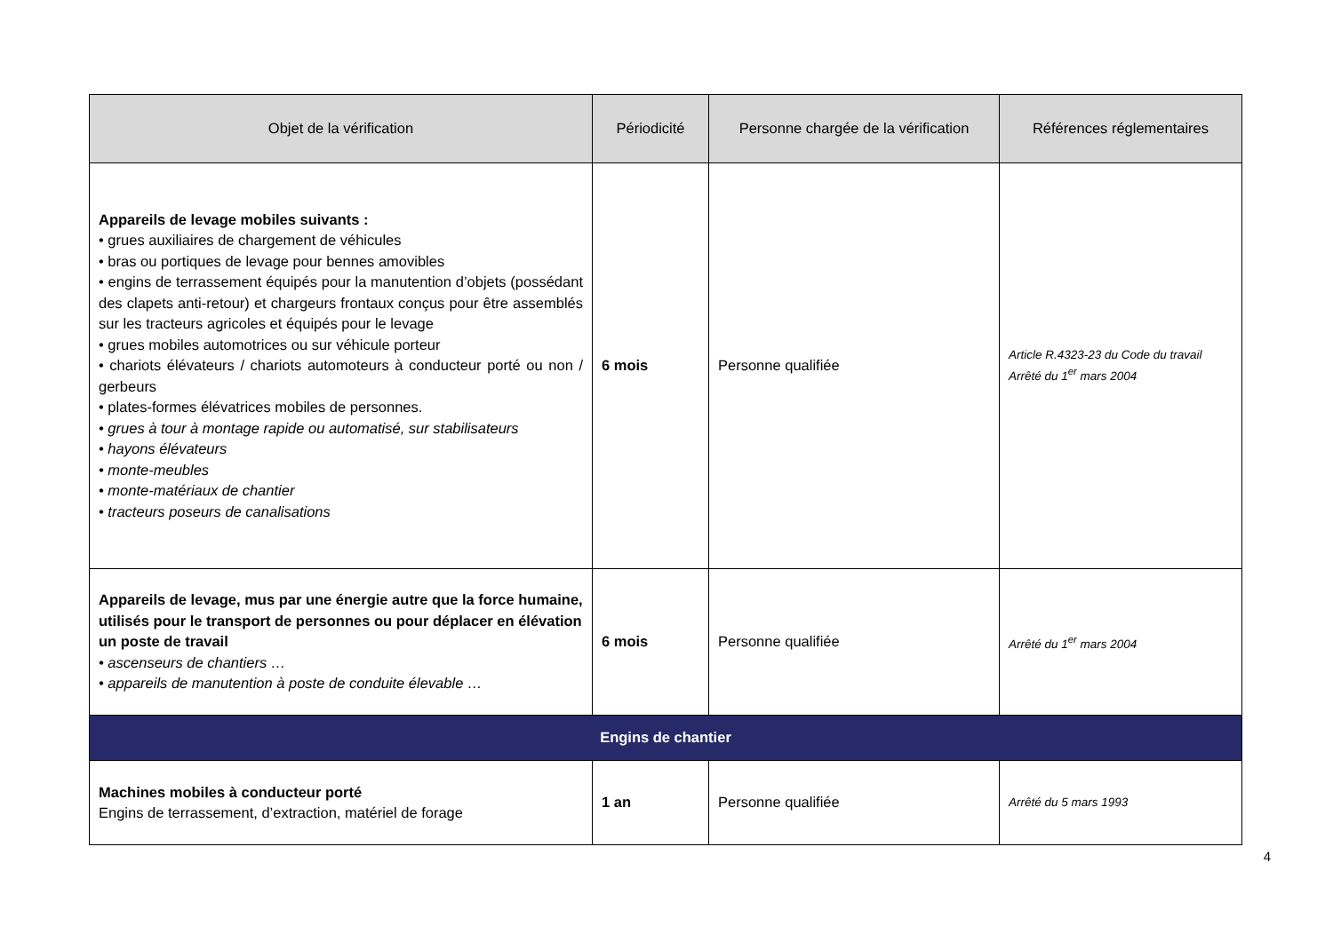| Objet de la vérification | Périodicité | Personne chargée de la vérification | Références réglementaires |
| --- | --- | --- | --- |
| Appareils de levage mobiles suivants : • grues auxiliaires de chargement de véhicules • bras ou portiques de levage pour bennes amovibles • engins de terrassement équipés pour la manutention d’objets (possédant des clapets anti-retour) et chargeurs frontaux conçus pour être assemblés sur les tracteurs agricoles et équipés pour le levage • grues mobiles automotrices ou sur véhicule porteur • chariots élévateurs / chariots automoteurs à conducteur porté ou non / gerbeurs • plates-formes élévatrices mobiles de personnes. • grues à tour à montage rapide ou automatisé, sur stabilisateurs • hayons élévateurs • monte-meubles • monte-matériaux de chantier • tracteurs poseurs de canalisations | 6 mois | Personne qualifiée | Article R.4323-23 du Code du travail Arrêté du 1<sup>er</sup> mars 2004 |
| Appareils de levage, mus par une énergie autre que la force humaine, utilisés pour le transport de personnes ou pour déplacer en élévation un poste de travail • ascenseurs de chantiers … • appareils de manutention à poste de conduite élevable … | 6 mois | Personne qualifiée | Arrêté du 1<sup>er</sup> mars 2004 |
| Engins de chantier | | | |
| Machines mobiles à conducteur porté Engins de terrassement, d’extraction, matériel de forage | 1 an | Personne qualifiée | Arrêté du 5 mars 1993 |
4